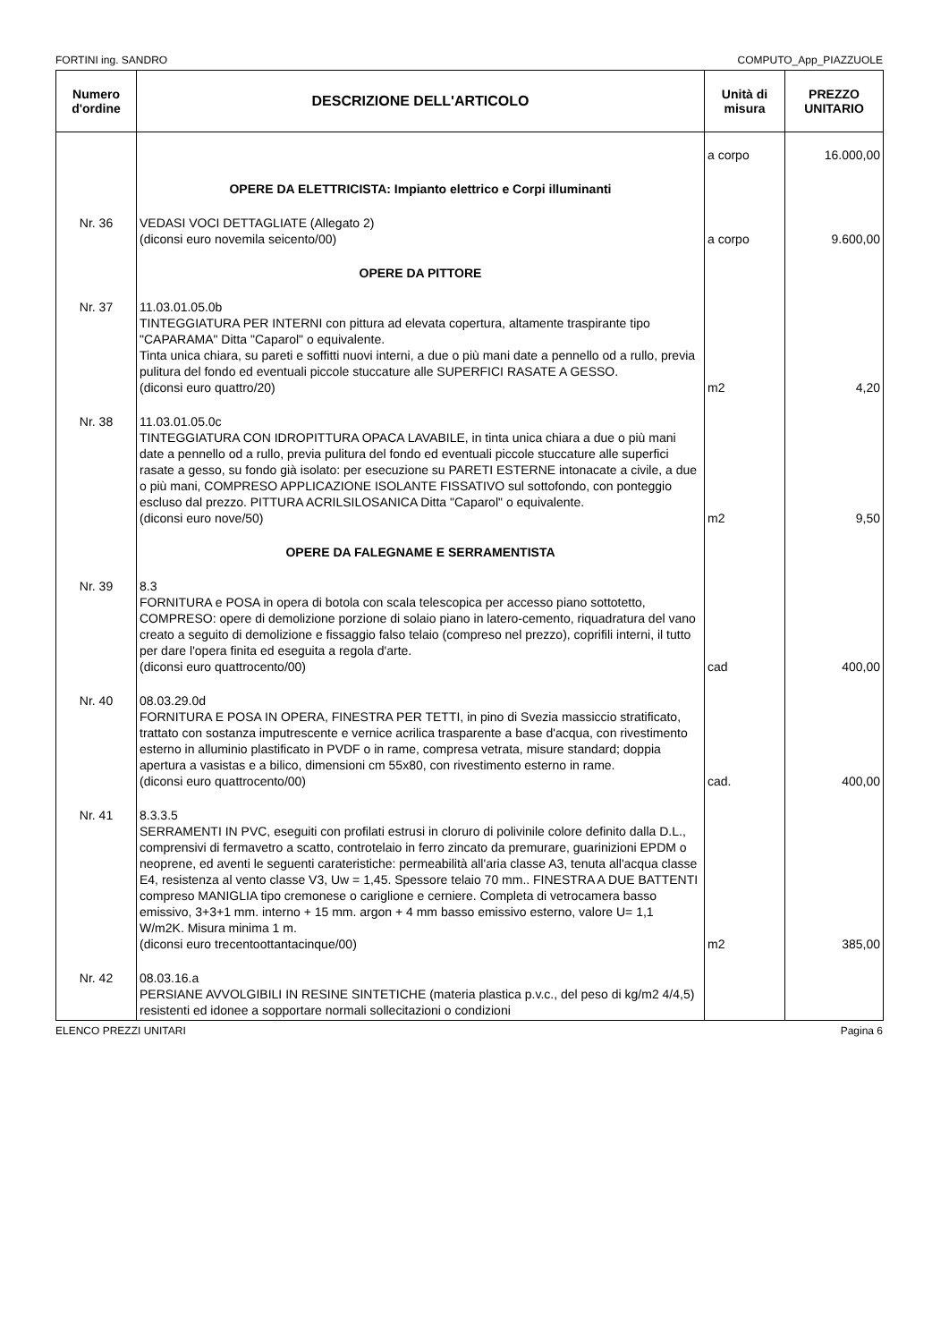FORTINI ing. SANDRO COMPUTO_App_PIAZZUOLE
| Numero d'ordine | DESCRIZIONE DELL'ARTICOLO | Unità di misura | PREZZO UNITARIO |
| --- | --- | --- | --- |
| | | a corpo | 16.000,00 |
| | OPERE DA ELETTRICISTA: Impianto elettrico e Corpi illuminanti | | |
| Nr. 36 | VEDASI VOCI DETTAGLIATE (Allegato 2) (diconsi euro novemila seicento/00) | a corpo | 9.600,00 |
| | OPERE DA PITTORE | | |
| Nr. 37 | 11.03.01.05.0b TINTEGGIATURA PER INTERNI con pittura ad elevata copertura, altamente traspirante tipo "CAPARAMA" Ditta "Caparol" o equivalente. Tinta unica chiara, su pareti e soffitti nuovi interni, a due o più mani date a pennello od a rullo, previa pulitura del fondo ed eventuali piccole stuccature alle SUPERFICI RASATE A GESSO. (diconsi euro quattro/20) | m2 | 4,20 |
| Nr. 38 | 11.03.01.05.0c TINTEGGIATURA CON IDROPITTURA OPACA LAVABILE, in tinta unica chiara a due o più mani date a pennello od a rullo, previa pulitura del fondo ed eventuali piccole stuccature alle superfici rasate a gesso, su fondo già isolato: per esecuzione su PARETI ESTERNE intonacate a civile, a due o più mani, COMPRESO APPLICAZIONE ISOLANTE FISSATIVO sul sottofondo, con ponteggio escluso dal prezzo. PITTURA ACRILSILOSANICA Ditta "Caparol" o equivalente. (diconsi euro nove/50) | m2 | 9,50 |
| | OPERE DA FALEGNAME E SERRAMENTISTA | | |
| Nr. 39 | 8.3 FORNITURA e POSA in opera di botola con scala telescopica per accesso piano sottotetto, COMPRESO: opere di demolizione porzione di solaio piano in latero-cemento, riquadratura del vano creato a seguito di demolizione e fissaggio falso telaio (compreso nel prezzo), coprifili interni, il tutto per dare l'opera finita ed eseguita a regola d'arte. (diconsi euro quattrocento/00) | cad | 400,00 |
| Nr. 40 | 08.03.29.0d FORNITURA E POSA IN OPERA, FINESTRA PER TETTI, in pino di Svezia massiccio stratificato, trattato con sostanza imputrescente e vernice acrilica trasparente a base d'acqua, con rivestimento esterno in alluminio plastificato in PVDF o in rame, compresa vetrata, misure standard; doppia apertura a vasistas e a bilico, dimensioni cm 55x80, con rivestimento esterno in rame. (diconsi euro quattrocento/00) | cad. | 400,00 |
| Nr. 41 | 8.3.3.5 SERRAMENTI IN PVC, eseguiti con profilati estrusi in cloruro di polivinile colore definito dalla D.L., comprensivi di fermavetro a scatto, controtelaio in ferro zincato da premurare, guarinizioni EPDM o neoprene, ed aventi le seguenti carateristiche: permeabilità all'aria classe A3, tenuta all'acqua classe E4, resistenza al vento classe V3, Uw = 1,45. Spessore telaio 70 mm.. FINESTRA A DUE BATTENTI compreso MANIGLIA tipo cremonese o cariglione e cerniere. Completa di vetrocamera basso emissivo, 3+3+1 mm. interno + 15 mm. argon + 4 mm basso emissivo esterno, valore U= 1,1 W/m2K. Misura minima 1 m. (diconsi euro trecentoottantacinque/00) | m2 | 385,00 |
| Nr. 42 | 08.03.16.a PERSIANE AVVOLGIBILI IN RESINE SINTETICHE (materia plastica p.v.c., del peso di kg/m2 4/4,5) resistenti ed idonee a sopportare normali sollecitazioni o condizioni | | |
ELENCO PREZZI UNITARI Pagina 6